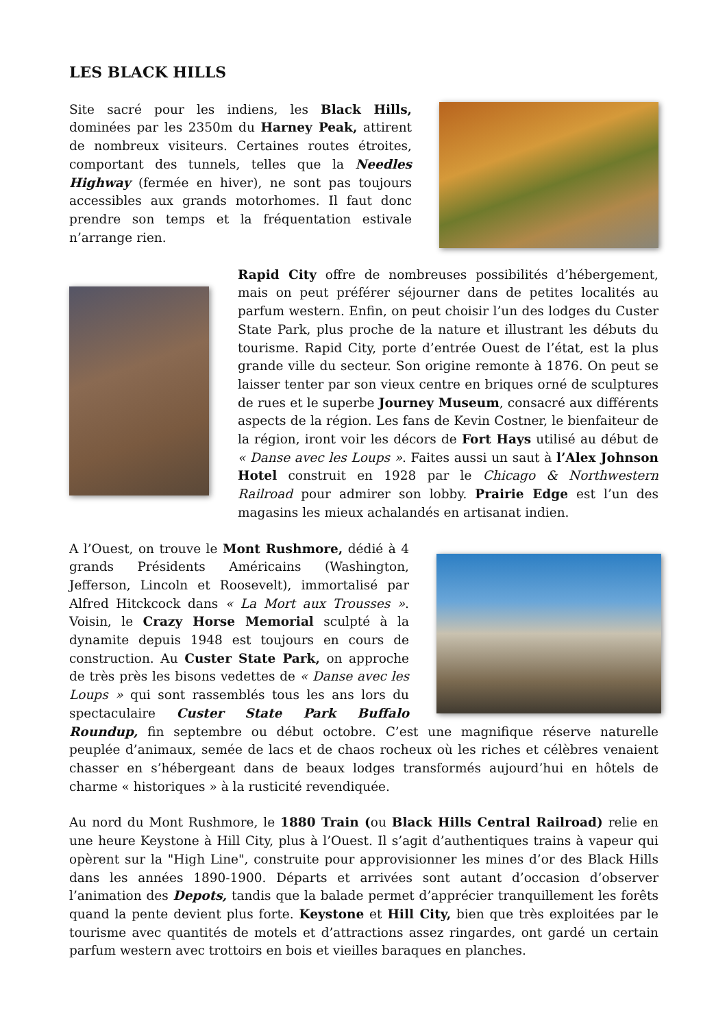LES BLACK HILLS
Site sacré pour les indiens, les Black Hills, dominées par les 2350m du Harney Peak, attirent de nombreux visiteurs. Certaines routes étroites, comportant des tunnels, telles que la Needles Highway (fermée en hiver), ne sont pas toujours accessibles aux grands motorhomes. Il faut donc prendre son temps et la fréquentation estivale n’arrange rien.
Rapid City offre de nombreuses possibilités d’hébergement, mais on peut préférer séjourner dans de petites localités au parfum western. Enfin, on peut choisir l’un des lodges du Custer State Park, plus proche de la nature et illustrant les débuts du tourisme. Rapid City, porte d’entrée Ouest de l’état, est la plus grande ville du secteur. Son origine remonte à 1876. On peut se laisser tenter par son vieux centre en briques orné de sculptures de rues et le superbe Journey Museum, consacré aux différents aspects de la région. Les fans de Kevin Costner, le bienfaiteur de la région, iront voir les décors de Fort Hays utilisé au début de « Danse avec les Loups ». Faites aussi un saut à l’Alex Johnson Hotel construit en 1928 par le Chicago & Northwestern Railroad pour admirer son lobby. Prairie Edge est l’un des magasins les mieux achalandés en artisanat indien.
A l’Ouest, on trouve le Mont Rushmore, dédié à 4 grands Présidents Américains (Washington, Jefferson, Lincoln et Roosevelt), immortalisé par Alfred Hitckcock dans « La Mort aux Trousses ». Voisin, le Crazy Horse Memorial sculpté à la dynamite depuis 1948 est toujours en cours de construction. Au Custer State Park, on approche de très près les bisons vedettes de « Danse avec les Loups » qui sont rassemblés tous les ans lors du spectaculaire Custer State Park Buffalo Roundup, fin septembre ou début octobre. C’est une magnifique réserve naturelle peuplée d’animaux, semée de lacs et de chaos rocheux où les riches et célèbres venaient chasser en s’hébergeant dans de beaux lodges transformés aujourd’hui en hôtels de charme « historiques » à la rusticité revendiquée.
Au nord du Mont Rushmore, le 1880 Train (ou Black Hills Central Railroad) relie en une heure Keystone à Hill City, plus à l’Ouest. Il s’agit d’authentiques trains à vapeur qui opèrent sur la "High Line", construite pour approvisionner les mines d’or des Black Hills dans les années 1890-1900. Départs et arrivées sont autant d’occasion d’observer l’animation des Depots, tandis que la balade permet d’apprécier tranquillement les forêts quand la pente devient plus forte. Keystone et Hill City, bien que très exploitées par le tourisme avec quantités de motels et d’attractions assez ringardes, ont gardé un certain parfum western avec trottoirs en bois et vieilles baraques en planches.